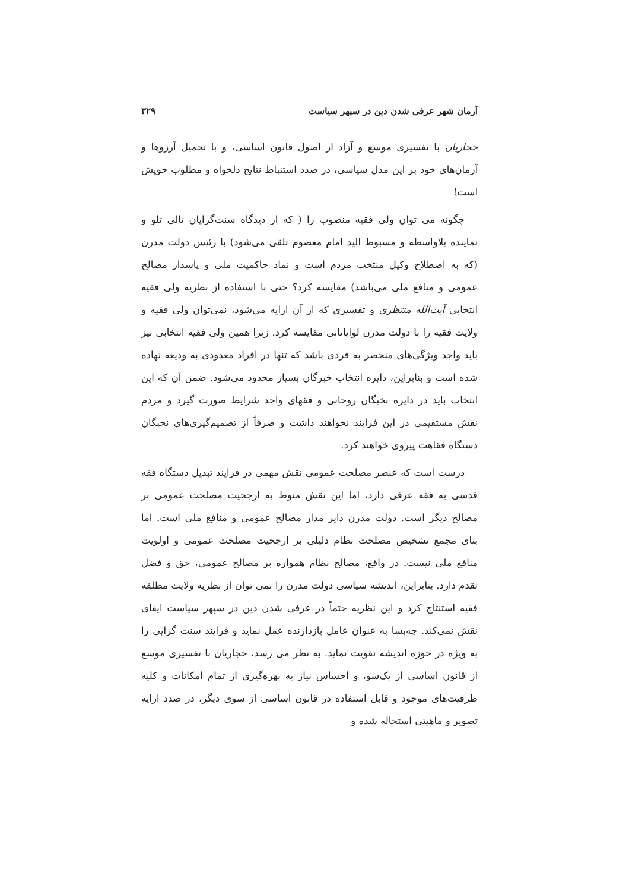آرمان شهر عرفی شدن دین در سپهر سیاست ۳۲۹
حجاریان با تفسیری موسع و آزاد از اصول قانون اساسی، و با تحمیل آرزوها و آرمان‌های خود بر این مدل سیاسی، در صدد استنباط نتایج دلخواه و مطلوب خویش است!
چگونه می توان ولی فقیه منصوب را ( که از دیدگاه سنت‌گرایان تالی تلو و نماینده بلاواسطه و مسبوط الید امام معصوم تلقی می‌شود) با رئیس دولت مدرن (که به اصطلاح وکیل منتخب مردم است و نماد حاکمیت ملی و پاسدار مصالح عمومی و منافع ملی می‌باشد) مقایسه کرد؟ حتی با استفاده از نظریه ولی فقیه انتخابی آیت‌الله منتظری و تفسیری که از آن ارایه می‌شود، نمی‌توان ولی فقیه و ولایت فقیه را با دولت مدرن لوایاتانی مقایسه کرد. زیرا همین ولی فقیه انتخابی نیز باید واجد ویژگی‌های منحصر به فردی باشد که تنها در افراد معدودی به ودیعه نهاده شده است و بنابراین، دایره انتخاب خبرگان بسیار محدود می‌شود. ضمن آن که این انتخاب باید در دایره نخبگان روحانی و فقهای واجد شرایط صورت گیرد و مردم نقش مستقیمی در این فرایند نخواهند داشت و صرفاً از تصمیم‌گیری‌های نخبگان دستگاه فقاهت پیروی خواهند کرد.
درست است که عنصر مصلحت عمومی نقش مهمی در فرایند تبدیل دستگاه فقه قدسی به فقه عرفی دارد، اما این نقش منوط به ارجحیت مصلحت عمومی بر مصالح دیگر است. دولت مدرن دایر مدار مصالح عمومی و منافع ملی است. اما بنای مجمع تشخیص مصلحت نظام دلیلی بر ارجحیت مصلحت عمومی و اولویت منافع ملی نیست. در واقع، مصالح نظام همواره بر مصالح عمومی، حق و فضل تقدم دارد. بنابراین، اندیشه سیاسی دولت مدرن را نمی توان از نظریه ولایت مطلقه فقیه استنتاج کرد و این نظریه حتماً در عرفی شدن دین در سپهر سیاست ایفای نقش نمی‌کند. چه‌بسا به عنوان عامل بازدارنده عمل نماید و فرایند سنت گرایی را به ویژه در حوزه اندیشه تقویت نماید. به نظر می رسد، حجاریان با تفسیری موسع از قانون اساسی از یک‌سو، و احساس نیاز به بهره‌گیری از تمام امکانات و کلیه ظرفیت‌های موجود و قابل استفاده در قانون اساسی از سوی دیگر، در صدد ارایه تصویر و ماهیتی استحاله شده و